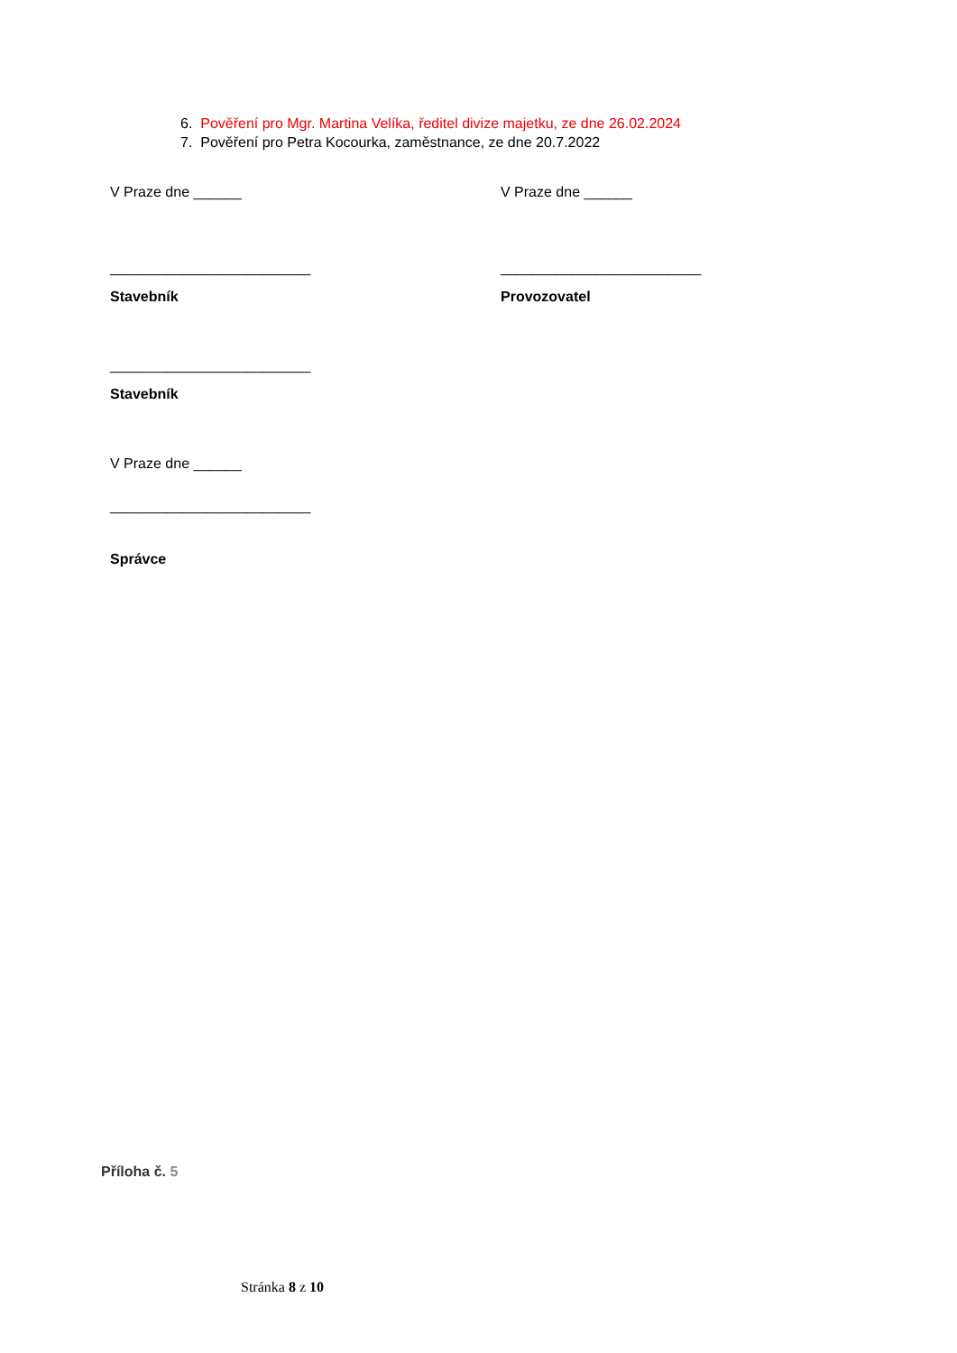6. Pověření pro Mgr. Martina Velíka, ředitel divize majetku, ze dne 26.02.2024
7. Pověření pro Petra Kocourka, zaměstnance, ze dne 20.7.2022
V Praze dne ______ V Praze dne ______
_________________________ _________________________
Stavebník Provozovatel
_________________________
Stavebník
V Praze dne ______
_________________________
Správce
Příloha č. 5
Stránka 8 z 10